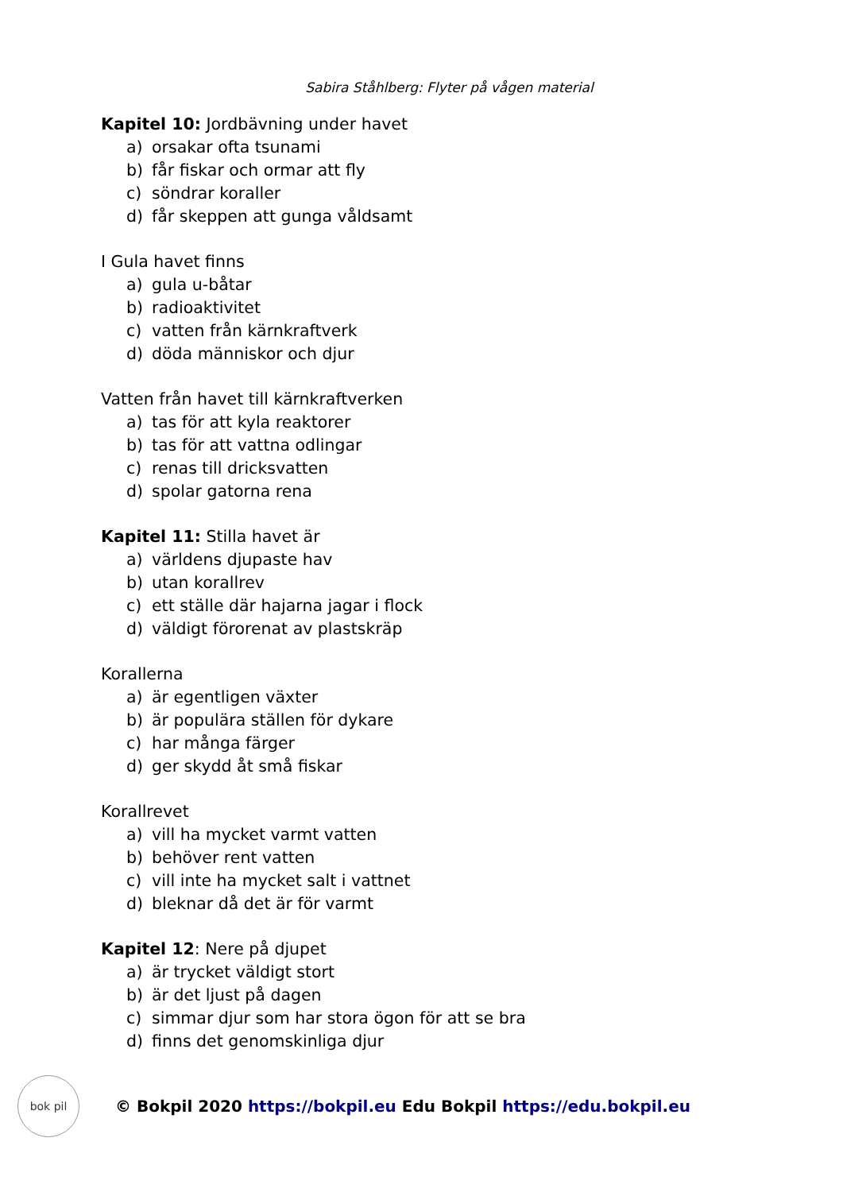Sabira Ståhlberg: Flyter på vågen material
Kapitel 10: Jordbävning under havet
a) orsakar ofta tsunami
b) får fiskar och ormar att fly
c) söndrar koraller
d) får skeppen att gunga våldsamt
I Gula havet finns
a) gula u-båtar
b) radioaktivitet
c) vatten från kärnkraftverk
d) döda människor och djur
Vatten från havet till kärnkraftverken
a) tas för att kyla reaktorer
b) tas för att vattna odlingar
c) renas till dricksvatten
d) spolar gatorna rena
Kapitel 11: Stilla havet är
a) världens djupaste hav
b) utan korallrev
c) ett ställe där hajarna jagar i flock
d) väldigt förorenat av plastskräp
Korallerna
a) är egentligen växter
b) är populära ställen för dykare
c) har många färger
d) ger skydd åt små fiskar
Korallrevet
a) vill ha mycket varmt vatten
b) behöver rent vatten
c) vill inte ha mycket salt i vattnet
d) bleknar då det är för varmt
Kapitel 12: Nere på djupet
a) är trycket väldigt stort
b) är det ljust på dagen
c) simmar djur som har stora ögon för att se bra
d) finns det genomskinliga djur
bok pil
© Bokpil 2020 https://bokpil.eu Edu Bokpil https://edu.bokpil.eu